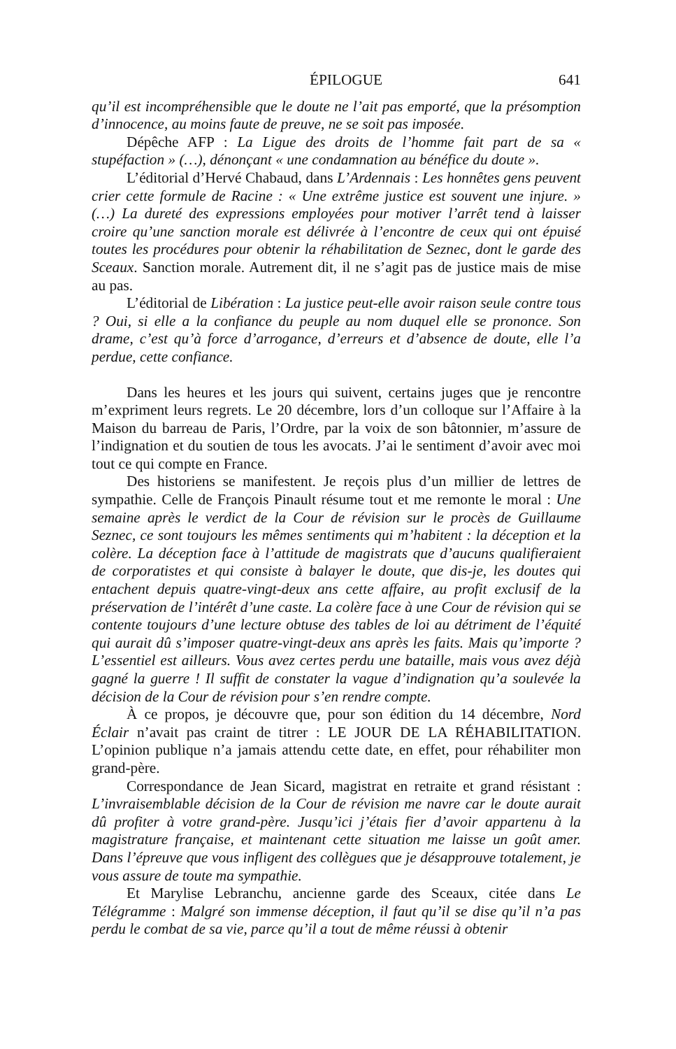ÉPILOGUE 641
qu’il est incompréhensible que le doute ne l’ait pas emporté, que la présomption d’innocence, au moins faute de preuve, ne se soit pas imposée.
Dépêche AFP : La Ligue des droits de l’homme fait part de sa « stupéfaction » (…), dénonçant « une condamnation au bénéfice du doute ».
L’éditorial d’Hervé Chabaud, dans L’Ardennais : Les honnêtes gens peuvent crier cette formule de Racine : « Une extrême justice est souvent une injure. » (…) La dureté des expressions employées pour motiver l’arrêt tend à laisser croire qu’une sanction morale est délivrée à l’encontre de ceux qui ont épuisé toutes les procédures pour obtenir la réhabilitation de Seznec, dont le garde des Sceaux. Sanction morale. Autrement dit, il ne s’agit pas de justice mais de mise au pas.
L’éditorial de Libération : La justice peut-elle avoir raison seule contre tous ? Oui, si elle a la confiance du peuple au nom duquel elle se prononce. Son drame, c’est qu’à force d’arrogance, d’erreurs et d’absence de doute, elle l’a perdue, cette confiance.
Dans les heures et les jours qui suivent, certains juges que je rencontre m’expriment leurs regrets. Le 20 décembre, lors d’un colloque sur l’Affaire à la Maison du barreau de Paris, l’Ordre, par la voix de son bâtonnier, m’assure de l’indignation et du soutien de tous les avocats. J’ai le sentiment d’avoir avec moi tout ce qui compte en France.
Des historiens se manifestent. Je reçois plus d’un millier de lettres de sympathie. Celle de François Pinault résume tout et me remonte le moral : Une semaine après le verdict de la Cour de révision sur le procès de Guillaume Seznec, ce sont toujours les mêmes sentiments qui m’habitent : la déception et la colère. La déception face à l’attitude de magistrats que d’aucuns qualifieraient de corporatistes et qui consiste à balayer le doute, que dis-je, les doutes qui entachent depuis quatre-vingt-deux ans cette affaire, au profit exclusif de la préservation de l’intérêt d’une caste. La colère face à une Cour de révision qui se contente toujours d’une lecture obtuse des tables de loi au détriment de l’équité qui aurait dû s’imposer quatre-vingt-deux ans après les faits. Mais qu’importe ? L’essentiel est ailleurs. Vous avez certes perdu une bataille, mais vous avez déjà gagné la guerre ! Il suffit de constater la vague d’indignation qu’a soulevée la décision de la Cour de révision pour s’en rendre compte.
À ce propos, je découvre que, pour son édition du 14 décembre, Nord Éclair n’avait pas craint de titrer : LE JOUR DE LA RÉHABILITATION. L’opinion publique n’a jamais attendu cette date, en effet, pour réhabiliter mon grand-père.
Correspondance de Jean Sicard, magistrat en retraite et grand résistant : L’invraisemblable décision de la Cour de révision me navre car le doute aurait dû profiter à votre grand-père. Jusqu’ici j’étais fier d’avoir appartenu à la magistrature française, et maintenant cette situation me laisse un goût amer. Dans l’épreuve que vous infligent des collègues que je désapprouve totalement, je vous assure de toute ma sympathie.
Et Marylise Lebranchu, ancienne garde des Sceaux, citée dans Le Télégramme : Malgré son immense déception, il faut qu’il se dise qu’il n’a pas perdu le combat de sa vie, parce qu’il a tout de même réussi à obtenir